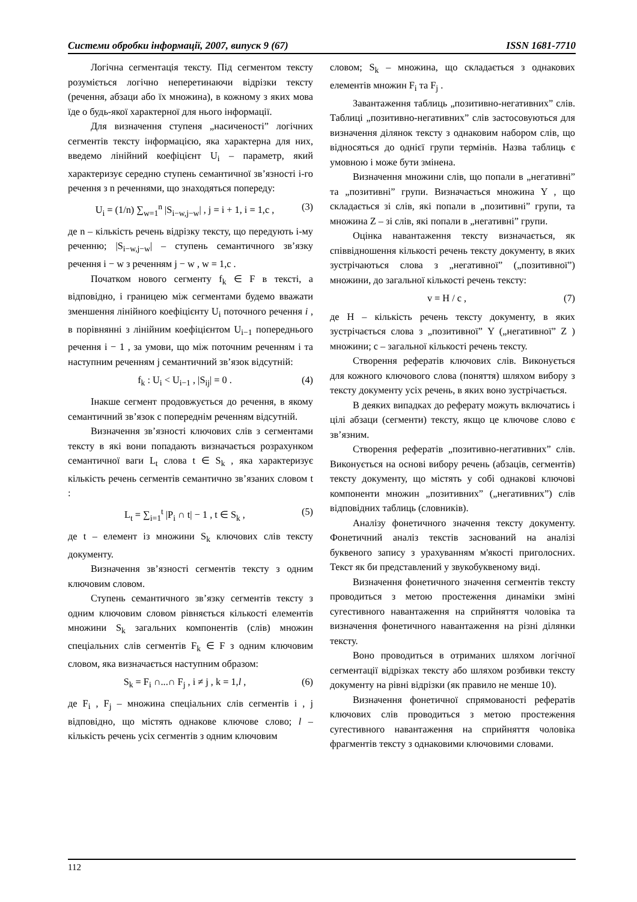Системи обробки інформації, 2007, випуск 9 (67) ISSN 1681-7710
Логічна сегментація тексту. Під сегментом тексту розуміється логічно неперетинаючи відрізки тексту (речення, абзаци або їх множина), в кожному з яких мова їде о будь-якої характерної для нього інформації.
Для визначення ступеня „насиченості” логічних сегментів тексту інформацією, яка характерна для них, введемо лінійний коефіцієнт U<sub>i</sub> – параметр, який характеризує середню ступень семантичної зв’язності i-го речення з n реченнями, що знаходяться попереду:
U<sub>i</sub> = (1/n) ∑<sub>w=1</sub><sup>n</sup> |S<sub>i−w,j−w</sub>| , j = i + 1, i = 1,c , (3)
де n – кількість речень відрізку тексту, що передують i-му реченню; |S<sub>i−w,j−w</sub>| – ступень семантичного зв’язку речення i − w з реченням j − w , w = 1,c .
Початком нового сегменту f<sub>k</sub> ∈ F в тексті, а відповідно, і границею між сегментами будемо вважати зменшення лінійного коефіцієнту U<sub>i</sub> поточного речення i , в порівнянні з лінійним коефіцієнтом U<sub>i−1</sub> попереднього речення i − 1 , за умови, що між поточним реченням i та наступним реченням j семантичний зв’язок відсутній:
f<sub>k</sub> : U<sub>i</sub> < U<sub>i−1</sub> , |S<sub>ij</sub>| = 0 . (4)
Інакше сегмент продовжується до речення, в якому семантичний зв’язок с попереднім реченням відсутній.
Визначення зв’язності ключових слів з сегментами тексту в які вони попадають визначається розрахунком семантичної ваги L<sub>t</sub> слова t ∈ S<sub>k</sub> , яка характеризує кількість речень сегментів семантично зв’язаних словом t :
L<sub>t</sub> = ∑<sub>i=1</sub><sup>t</sup> |P<sub>i</sub> ∩ t| − 1 , t ∈ S<sub>k</sub> , (5)
де t – елемент із множини S<sub>k</sub> ключових слів тексту документу.
Визначення зв’язності сегментів тексту з одним ключовим словом.
Ступень семантичного зв’язку сегментів тексту з одним ключовим словом рівняється кількості елементів множини S<sub>k</sub> загальних компонентів (слів) множин спеціальних слів сегментів F<sub>k</sub> ∈ F з одним ключовим словом, яка визначається наступним образом:
S<sub>k</sub> = F<sub>i</sub> ∩...∩ F<sub>j</sub> , i ≠ j , k = 1,l , (6)
де F<sub>i</sub> , F<sub>j</sub> – множина спеціальних слів сегментів i , j відповідно, що містять однакове ключове слово; l – кількість речень усіх сегментів з одним ключовим
словом; S<sub>k</sub> – множина, що складається з однакових елементів множин F<sub>i</sub> та F<sub>j</sub> .
Завантаження таблиць „позитивно-негативних” слів. Таблиці „позитивно-негативних” слів застосовуються для визначення ділянок тексту з однаковим набором слів, що відносяться до однієї групи термінів. Назва таблиць є умовною і може бути змінена.
Визначення множини слів, що попали в „негативні” та „позитивні” групи. Визначається множина Y , що складається зі слів, які попали в „позитивні” групи, та множина Z – зі слів, які попали в „негативні” групи.
Оцінка навантаження тексту визначається, як співвідношення кількості речень тексту документу, в яких зустрічаються слова з „негативної” („позитивної”) множини, до загальної кількості речень тексту:
v = H / c , (7)
де H – кількість речень тексту документу, в яких зустрічається слова з „позитивної” Y („негативної” Z ) множини; c – загальної кількості речень тексту.
Створення рефератів ключових слів. Виконується для кожного ключового слова (поняття) шляхом вибору з тексту документу усіх речень, в яких воно зустрічається.
В деяких випадках до реферату можуть включатись і цілі абзаци (сегменти) тексту, якщо це ключове слово є зв’язним.
Створення рефератів „позитивно-негативних” слів. Виконується на основі вибору речень (абзаців, сегментів) тексту документу, що містять у собі однакові ключові компоненти множин „позитивних” („негативних”) слів відповідних таблиць (словників).
Аналізу фонетичного значення тексту документу. Фонетичний аналіз текстів заснований на аналізі буквеного запису з урахуванням м'якості приголосних. Текст як би представлений у звукобуквеному виді.
Визначення фонетичного значення сегментів тексту проводиться з метою простеження динаміки зміні сугестивного навантаження на сприйняття чоловіка та визначення фонетичного навантаження на різні ділянки тексту.
Воно проводиться в отриманих шляхом логічної сегментації відрізках тексту або шляхом розбивки тексту документу на рівні відрізки (як правило не менше 10).
Визначення фонетичної спрямованості рефератів ключових слів проводиться з метою простеження сугестивного навантаження на сприйняття чоловіка фрагментів тексту з однаковими ключовими словами.
112